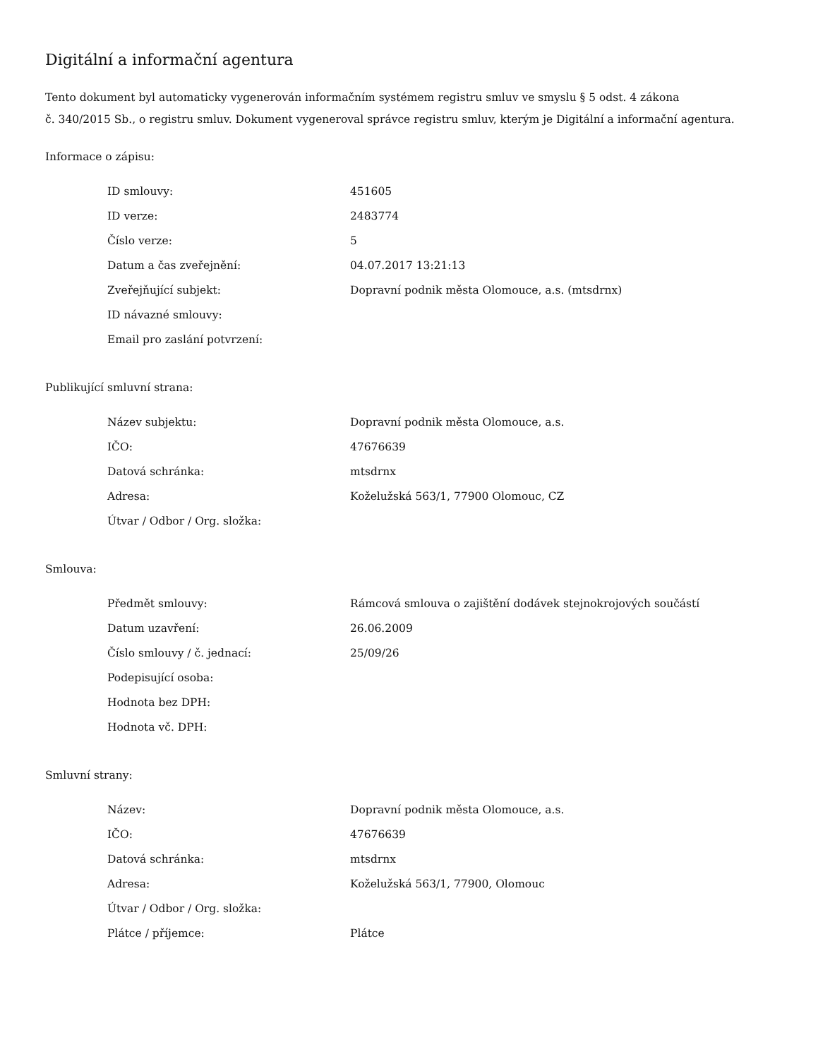Digitální a informační agentura
Tento dokument byl automaticky vygenerován informačním systémem registru smluv ve smyslu § 5 odst. 4 zákona
č. 340/2015 Sb., o registru smluv. Dokument vygeneroval správce registru smluv, kterým je Digitální a informační agentura.
Informace o zápisu:
| ID smlouvy: | 451605 |
| ID verze: | 2483774 |
| Číslo verze: | 5 |
| Datum a čas zveřejnění: | 04.07.2017 13:21:13 |
| Zveřejňující subjekt: | Dopravní podnik města Olomouce, a.s. (mtsdrnx) |
| ID návazné smlouvy: | |
| Email pro zaslání potvrzení: | |
Publikující smluvní strana:
| Název subjektu: | Dopravní podnik města Olomouce, a.s. |
| IČO: | 47676639 |
| Datová schránka: | mtsdrnx |
| Adresa: | Koželužská 563/1, 77900 Olomouc, CZ |
| Útvar / Odbor / Org. složka: | |
Smlouva:
| Předmět smlouvy: | Rámcová smlouva o zajištění dodávek stejnokrojových součástí |
| Datum uzavření: | 26.06.2009 |
| Číslo smlouvy / č. jednací: | 25/09/26 |
| Podepisující osoba: | |
| Hodnota bez DPH: | |
| Hodnota vč. DPH: | |
Smluvní strany:
| Název: | Dopravní podnik města Olomouce, a.s. |
| IČO: | 47676639 |
| Datová schránka: | mtsdrnx |
| Adresa: | Koželužská 563/1, 77900, Olomouc |
| Útvar / Odbor / Org. složka: | |
| Plátce / příjemce: | Plátce |